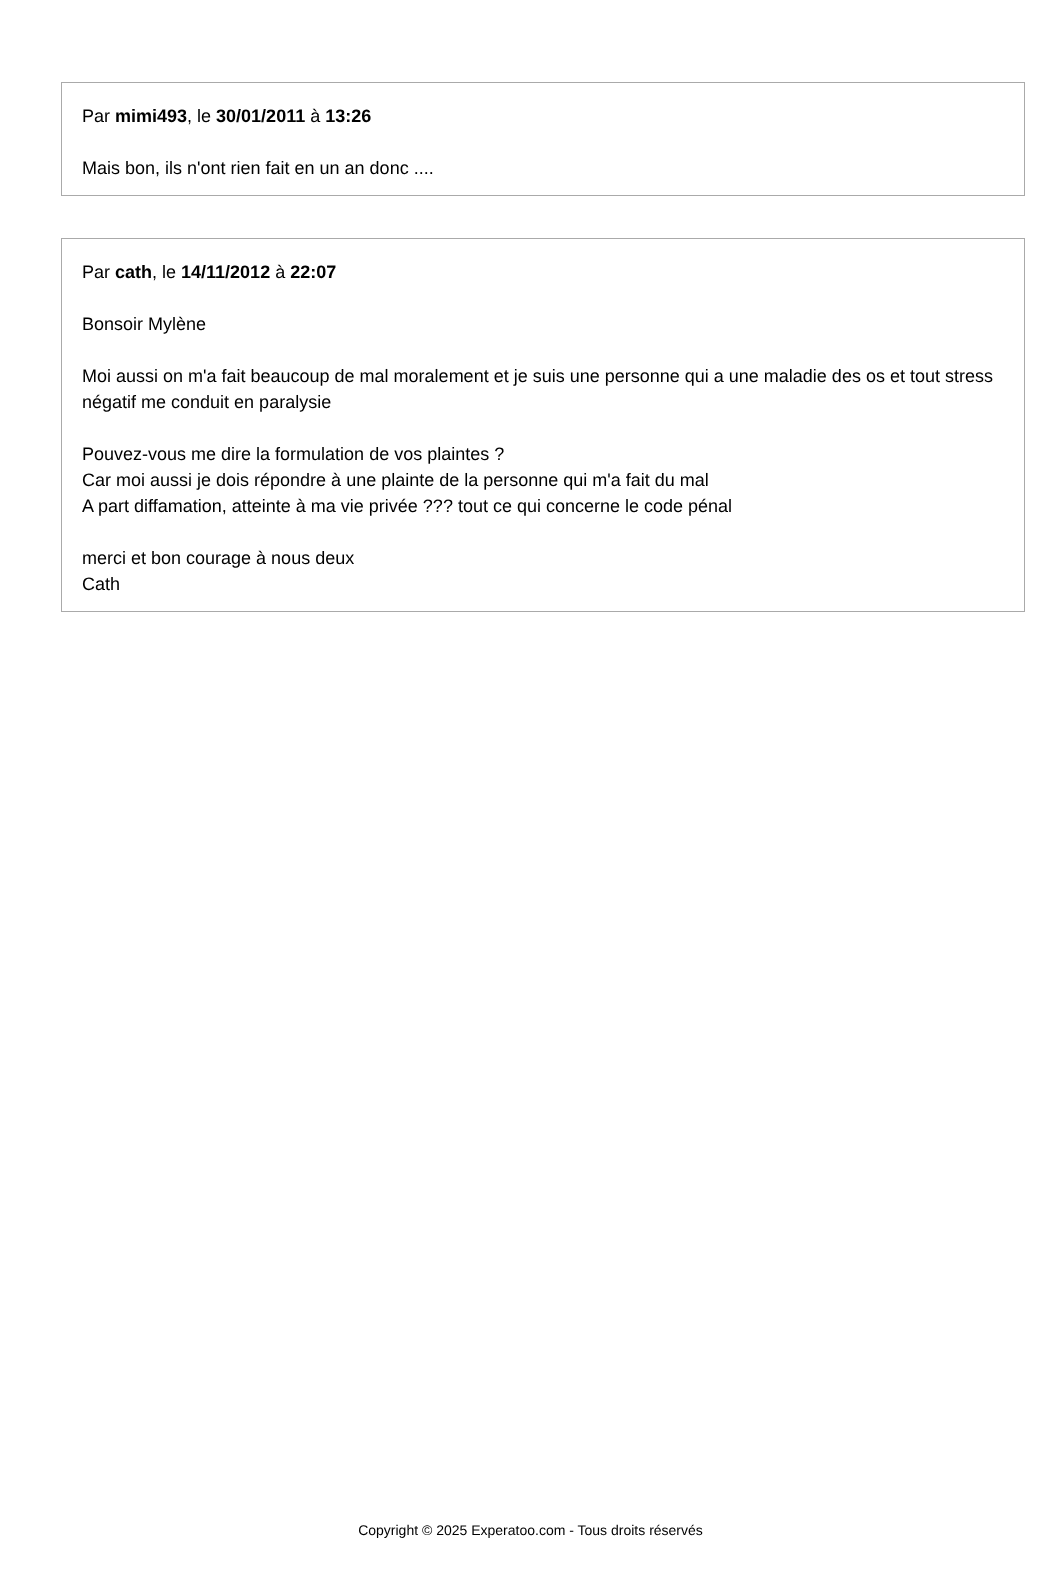Par mimi493, le 30/01/2011 à 13:26
Mais bon, ils n'ont rien fait en un an donc ....
Par cath, le 14/11/2012 à 22:07
Bonsoir Mylène
Moi aussi on m'a fait beaucoup de mal moralement et je suis une personne qui a une maladie des os et tout stress négatif me conduit en paralysie
Pouvez-vous me dire la formulation de vos plaintes ?
Car moi aussi je dois répondre à une plainte de la personne qui m'a fait du mal
A part diffamation, atteinte à ma vie privée ??? tout ce qui concerne le code pénal
merci et bon courage à nous deux
Cath
Copyright © 2025 Experatoo.com - Tous droits réservés